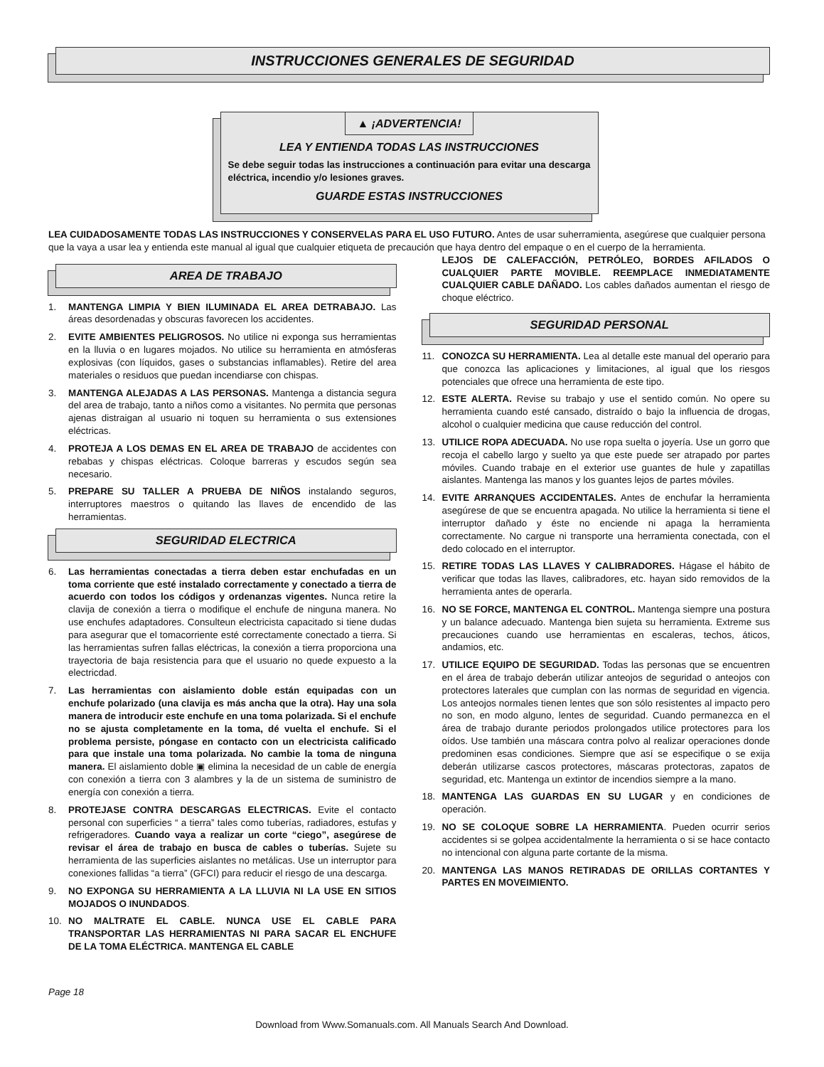INSTRUCCIONES GENERALES DE SEGURIDAD
▲ ¡ADVERTENCIA!
LEA Y ENTIENDA TODAS LAS INSTRUCCIONES
Se debe seguir todas las instrucciones a continuación para evitar una descarga eléctrica, incendio y/o lesiones graves.
GUARDE ESTAS INSTRUCCIONES
LEA CUIDADOSAMENTE TODAS LAS INSTRUCCIONES Y CONSERVELAS PARA EL USO FUTURO. Antes de usar suherramienta, asegúrese que cualquier persona que la vaya a usar lea y entienda este manual al igual que cualquier etiqueta de precaución que haya dentro del empaque o en el cuerpo de la herramienta.
AREA DE TRABAJO
1. MANTENGA LIMPIA Y BIEN ILUMINADA EL AREA DETRABAJO. Las áreas desordenadas y obscuras favorecen los accidentes.
2. EVITE AMBIENTES PELIGROSOS. No utilice ni exponga sus herramientas en la lluvia o en lugares mojados. No utilice su herramienta en atmósferas explosivas (con líquidos, gases o substancias inflamables). Retire del area materiales o residuos que puedan incendiarse con chispas.
3. MANTENGA ALEJADAS A LAS PERSONAS. Mantenga a distancia segura del area de trabajo, tanto a niños como a visitantes. No permita que personas ajenas distraigan al usuario ni toquen su herramienta o sus extensiones eléctricas.
4. PROTEJA A LOS DEMAS EN EL AREA DE TRABAJO de accidentes con rebabas y chispas eléctricas. Coloque barreras y escudos según sea necesario.
5. PREPARE SU TALLER A PRUEBA DE NIÑOS instalando seguros, interruptores maestros o quitando las llaves de encendido de las herramientas.
SEGURIDAD ELECTRICA
6. Las herramientas conectadas a tierra deben estar enchufadas en un toma corriente que esté instalado correctamente y conectado a tierra de acuerdo con todos los códigos y ordenanzas vigentes. Nunca retire la clavija de conexión a tierra o modifique el enchufe de ninguna manera. No use enchufes adaptadores. Consulteun electricista capacitado si tiene dudas para asegurar que el tomacorriente esté correctamente conectado a tierra. Si las herramientas sufren fallas eléctricas, la conexión a tierra proporciona una trayectoria de baja resistencia para que el usuario no quede expuesto a la electricdad.
7. Las herramientas con aislamiento doble están equipadas con un enchufe polarizado (una clavija es más ancha que la otra). Hay una sola manera de introducir este enchufe en una toma polarizada. Si el enchufe no se ajusta completamente en la toma, dé vuelta el enchufe. Si el problema persiste, póngase en contacto con un electricista calificado para que instale una toma polarizada. No cambie la toma de ninguna manera. El aislamiento doble ▣ elimina la necesidad de un cable de energía con conexión a tierra con 3 alambres y la de un sistema de suministro de energía con conexión a tierra.
8. PROTEJASE CONTRA DESCARGAS ELECTRICAS. Evite el contacto personal con superficies “ a tierra” tales como tuberías, radiadores, estufas y refrigeradores. Cuando vaya a realizar un corte “ciego”, asegúrese de revisar el área de trabajo en busca de cables o tuberías. Sujete su herramienta de las superficies aislantes no metálicas. Use un interruptor para conexiones fallidas “a tierra” (GFCI) para reducir el riesgo de una descarga.
9. NO EXPONGA SU HERRAMIENTA A LA LLUVIA NI LA USE EN SITIOS MOJADOS O INUNDADOS.
10. NO MALTRATE EL CABLE. NUNCA USE EL CABLE PARA TRANSPORTAR LAS HERRAMIENTAS NI PARA SACAR EL ENCHUFE DE LA TOMA ELÉCTRICA. MANTENGA EL CABLE
LEJOS DE CALEFACCIÓN, PETRÓLEO, BORDES AFILADOS O CUALQUIER PARTE MOVIBLE. REEMPLACE INMEDIATAMENTE CUALQUIER CABLE DAÑADO. Los cables dañados aumentan el riesgo de choque eléctrico.
SEGURIDAD PERSONAL
11. CONOZCA SU HERRAMIENTA. Lea al detalle este manual del operario para que conozca las aplicaciones y limitaciones, al igual que los riesgos potenciales que ofrece una herramienta de este tipo.
12. ESTE ALERTA. Revise su trabajo y use el sentido común. No opere su herramienta cuando esté cansado, distraído o bajo la influencia de drogas, alcohol o cualquier medicina que cause reducción del control.
13. UTILICE ROPA ADECUADA. No use ropa suelta o joyería. Use un gorro que recoja el cabello largo y suelto ya que este puede ser atrapado por partes móviles. Cuando trabaje en el exterior use guantes de hule y zapatillas aislantes. Mantenga las manos y los guantes lejos de partes móviles.
14. EVITE ARRANQUES ACCIDENTALES. Antes de enchufar la herramienta asegúrese de que se encuentra apagada. No utilice la herramienta si tiene el interruptor dañado y éste no enciende ni apaga la herramienta correctamente. No cargue ni transporte una herramienta conectada, con el dedo colocado en el interruptor.
15. RETIRE TODAS LAS LLAVES Y CALIBRADORES. Hágase el hábito de verificar que todas las llaves, calibradores, etc. hayan sido removidos de la herramienta antes de operarla.
16. NO SE FORCE, MANTENGA EL CONTROL. Mantenga siempre una postura y un balance adecuado. Mantenga bien sujeta su herramienta. Extreme sus precauciones cuando use herramientas en escaleras, techos, áticos, andamios, etc.
17. UTILICE EQUIPO DE SEGURIDAD. Todas las personas que se encuentren en el área de trabajo deberán utilizar anteojos de seguridad o anteojos con protectores laterales que cumplan con las normas de seguridad en vigencia. Los anteojos normales tienen lentes que son sólo resistentes al impacto pero no son, en modo alguno, lentes de seguridad. Cuando permanezca en el área de trabajo durante periodos prolongados utilice protectores para los oídos. Use también una máscara contra polvo al realizar operaciones donde predominen esas condiciones. Siempre que así se especifique o se exija deberán utilizarse cascos protectores, máscaras protectoras, zapatos de seguridad, etc. Mantenga un extintor de incendios siempre a la mano.
18. MANTENGA LAS GUARDAS EN SU LUGAR y en condiciones de operación.
19. NO SE COLOQUE SOBRE LA HERRAMIENTA. Pueden ocurrir serios accidentes si se golpea accidentalmente la herramienta o si se hace contacto no intencional con alguna parte cortante de la misma.
20. MANTENGA LAS MANOS RETIRADAS DE ORILLAS CORTANTES Y PARTES EN MOVEIMIENTO.
Page 18
Download from Www.Somanuals.com. All Manuals Search And Download.